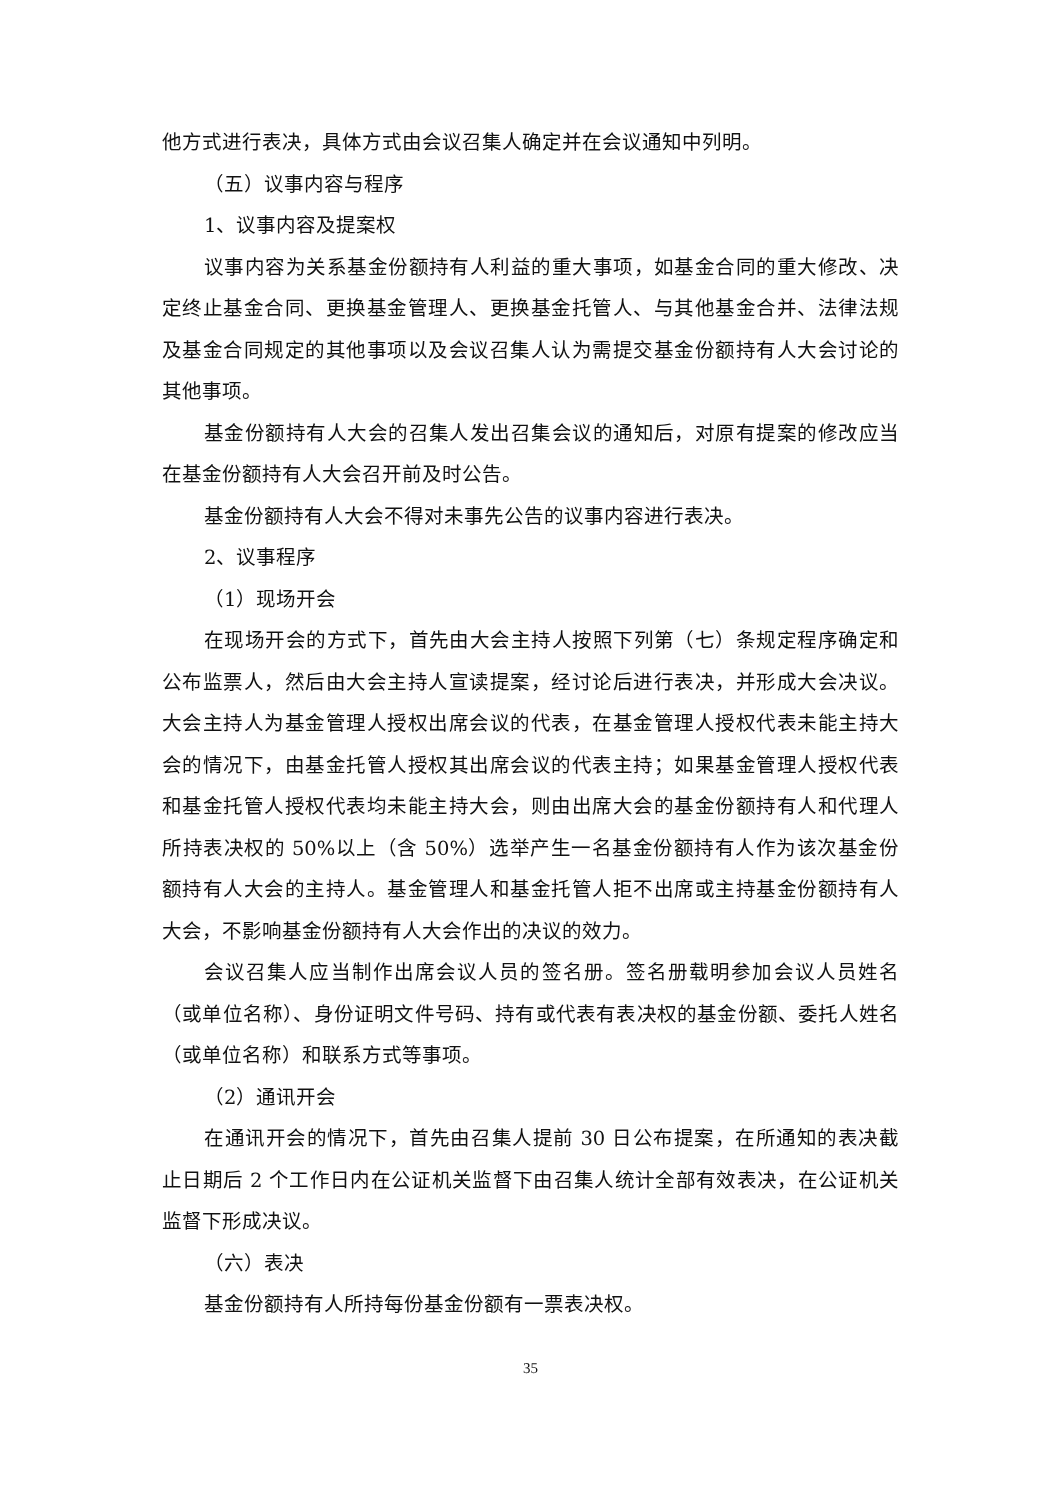他方式进行表决，具体方式由会议召集人确定并在会议通知中列明。
（五）议事内容与程序
1、议事内容及提案权
议事内容为关系基金份额持有人利益的重大事项，如基金合同的重大修改、决定终止基金合同、更换基金管理人、更换基金托管人、与其他基金合并、法律法规及基金合同规定的其他事项以及会议召集人认为需提交基金份额持有人大会讨论的其他事项。
基金份额持有人大会的召集人发出召集会议的通知后，对原有提案的修改应当在基金份额持有人大会召开前及时公告。
基金份额持有人大会不得对未事先公告的议事内容进行表决。
2、议事程序
（1）现场开会
在现场开会的方式下，首先由大会主持人按照下列第（七）条规定程序确定和公布监票人，然后由大会主持人宣读提案，经讨论后进行表决，并形成大会决议。大会主持人为基金管理人授权出席会议的代表，在基金管理人授权代表未能主持大会的情况下，由基金托管人授权其出席会议的代表主持；如果基金管理人授权代表和基金托管人授权代表均未能主持大会，则由出席大会的基金份额持有人和代理人所持表决权的 50%以上（含 50%）选举产生一名基金份额持有人作为该次基金份额持有人大会的主持人。基金管理人和基金托管人拒不出席或主持基金份额持有人大会，不影响基金份额持有人大会作出的决议的效力。
会议召集人应当制作出席会议人员的签名册。签名册载明参加会议人员姓名（或单位名称）、身份证明文件号码、持有或代表有表决权的基金份额、委托人姓名（或单位名称）和联系方式等事项。
（2）通讯开会
在通讯开会的情况下，首先由召集人提前 30 日公布提案，在所通知的表决截止日期后 2 个工作日内在公证机关监督下由召集人统计全部有效表决，在公证机关监督下形成决议。
（六）表决
基金份额持有人所持每份基金份额有一票表决权。
35